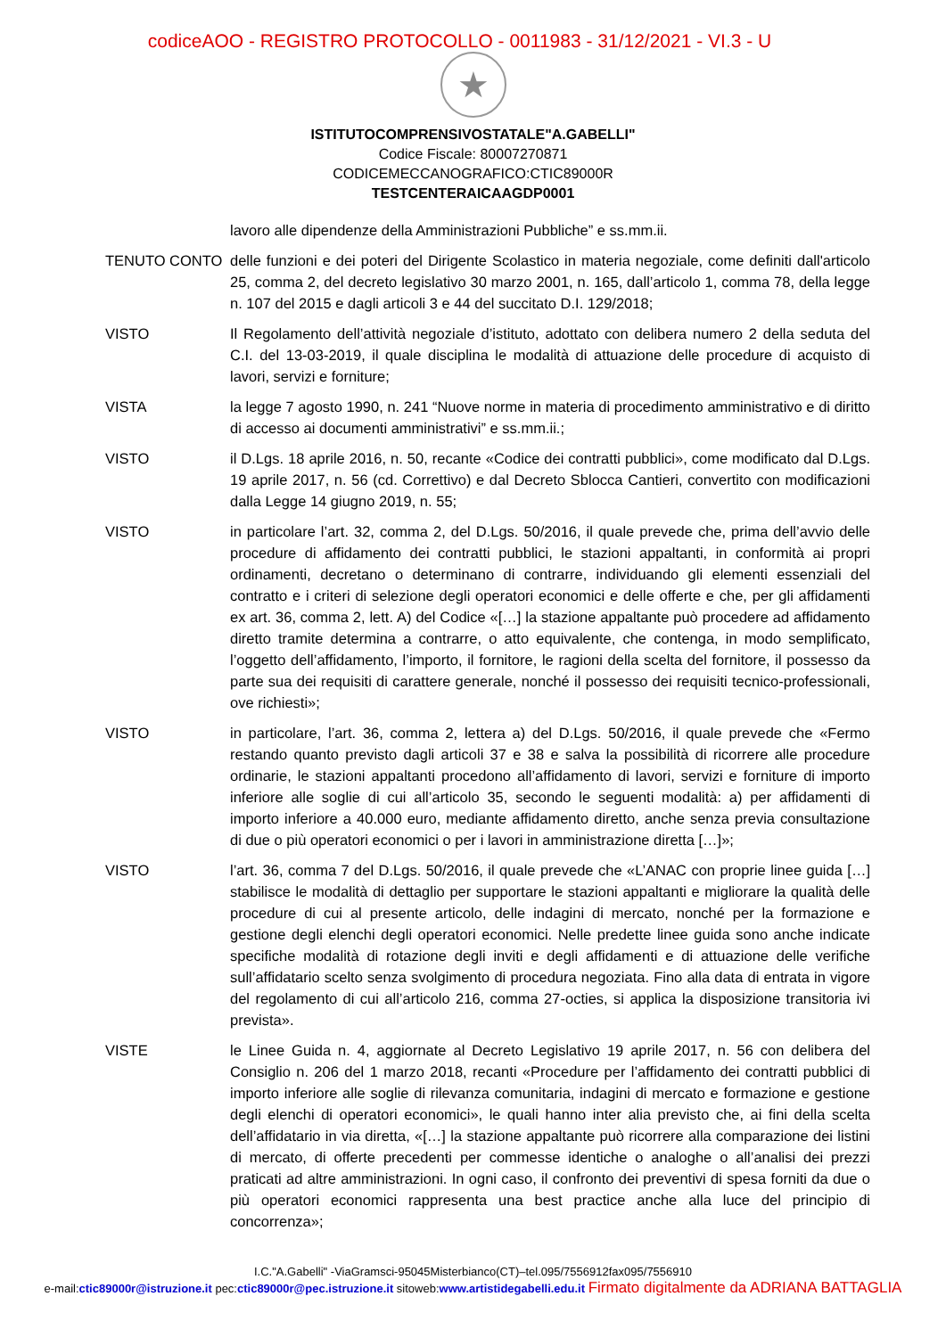codiceAOO - REGISTRO PROTOCOLLO - 0011983 - 31/12/2021 - VI.3 - U
★
ISTITUTOCOMPRENSIVOSTATALE"A.GABELLI"
Codice Fiscale: 80007270871
CODICEMECCANOGRAFICO:CTIC89000R
TESTCENTERAICAAGDP0001
lavoro alle dipendenze della Amministrazioni Pubbliche” e ss.mm.ii.
TENUTO CONTO delle funzioni e dei poteri del Dirigente Scolastico in materia negoziale, come definiti dall'articolo 25, comma 2, del decreto legislativo 30 marzo 2001, n. 165, dall’articolo 1, comma 78, della legge n. 107 del 2015 e dagli articoli 3 e 44 del succitato D.I. 129/2018;
VISTO Il Regolamento dell’attività negoziale d’istituto, adottato con delibera numero 2 della seduta del C.I. del 13-03-2019, il quale disciplina le modalità di attuazione delle procedure di acquisto di lavori, servizi e forniture;
VISTA la legge 7 agosto 1990, n. 241 “Nuove norme in materia di procedimento amministrativo e di diritto di accesso ai documenti amministrativi” e ss.mm.ii.;
VISTO il D.Lgs. 18 aprile 2016, n. 50, recante «Codice dei contratti pubblici», come modificato dal D.Lgs. 19 aprile 2017, n. 56 (cd. Correttivo) e dal Decreto Sblocca Cantieri, convertito con modificazioni dalla Legge 14 giugno 2019, n. 55;
VISTO in particolare l’art. 32, comma 2, del D.Lgs. 50/2016, il quale prevede che, prima dell’avvio delle procedure di affidamento dei contratti pubblici, le stazioni appaltanti, in conformità ai propri ordinamenti, decretano o determinano di contrarre, individuando gli elementi essenziali del contratto e i criteri di selezione degli operatori economici e delle offerte e che, per gli affidamenti ex art. 36, comma 2, lett. A) del Codice «[…] la stazione appaltante può procedere ad affidamento diretto tramite determina a contrarre, o atto equivalente, che contenga, in modo semplificato, l’oggetto dell’affidamento, l’importo, il fornitore, le ragioni della scelta del fornitore, il possesso da parte sua dei requisiti di carattere generale, nonché il possesso dei requisiti tecnico-professionali, ove richiesti»;
VISTO in particolare, l’art. 36, comma 2, lettera a) del D.Lgs. 50/2016, il quale prevede che «Fermo restando quanto previsto dagli articoli 37 e 38 e salva la possibilità di ricorrere alle procedure ordinarie, le stazioni appaltanti procedono all’affidamento di lavori, servizi e forniture di importo inferiore alle soglie di cui all’articolo 35, secondo le seguenti modalità: a) per affidamenti di importo inferiore a 40.000 euro, mediante affidamento diretto, anche senza previa consultazione di due o più operatori economici o per i lavori in amministrazione diretta […]»;
VISTO l’art. 36, comma 7 del D.Lgs. 50/2016, il quale prevede che «L’ANAC con proprie linee guida […] stabilisce le modalità di dettaglio per supportare le stazioni appaltanti e migliorare la qualità delle procedure di cui al presente articolo, delle indagini di mercato, nonché per la formazione e gestione degli elenchi degli operatori economici. Nelle predette linee guida sono anche indicate specifiche modalità di rotazione degli inviti e degli affidamenti e di attuazione delle verifiche sull’affidatario scelto senza svolgimento di procedura negoziata. Fino alla data di entrata in vigore del regolamento di cui all’articolo 216, comma 27-octies, si applica la disposizione transitoria ivi prevista».
VISTE le Linee Guida n. 4, aggiornate al Decreto Legislativo 19 aprile 2017, n. 56 con delibera del Consiglio n. 206 del 1 marzo 2018, recanti «Procedure per l’affidamento dei contratti pubblici di importo inferiore alle soglie di rilevanza comunitaria, indagini di mercato e formazione e gestione degli elenchi di operatori economici», le quali hanno inter alia previsto che, ai fini della scelta dell’affidatario in via diretta, «[…] la stazione appaltante può ricorrere alla comparazione dei listini di mercato, di offerte precedenti per commesse identiche o analoghe o all’analisi dei prezzi praticati ad altre amministrazioni. In ogni caso, il confronto dei preventivi di spesa forniti da due o più operatori economici rappresenta una best practice anche alla luce del principio di concorrenza»;
I.C."A.Gabelli" -ViaGramsci-95045Misterbianco(CT)–tel.095/7556912fax095/7556910
e-mail:ctic89000r@istruzione.it pec:ctic89000r@pec.istruzione.it sitoweb:www.artistidegabelli.edu.it Firmato digitalmente da ADRIANA BATTAGLIA